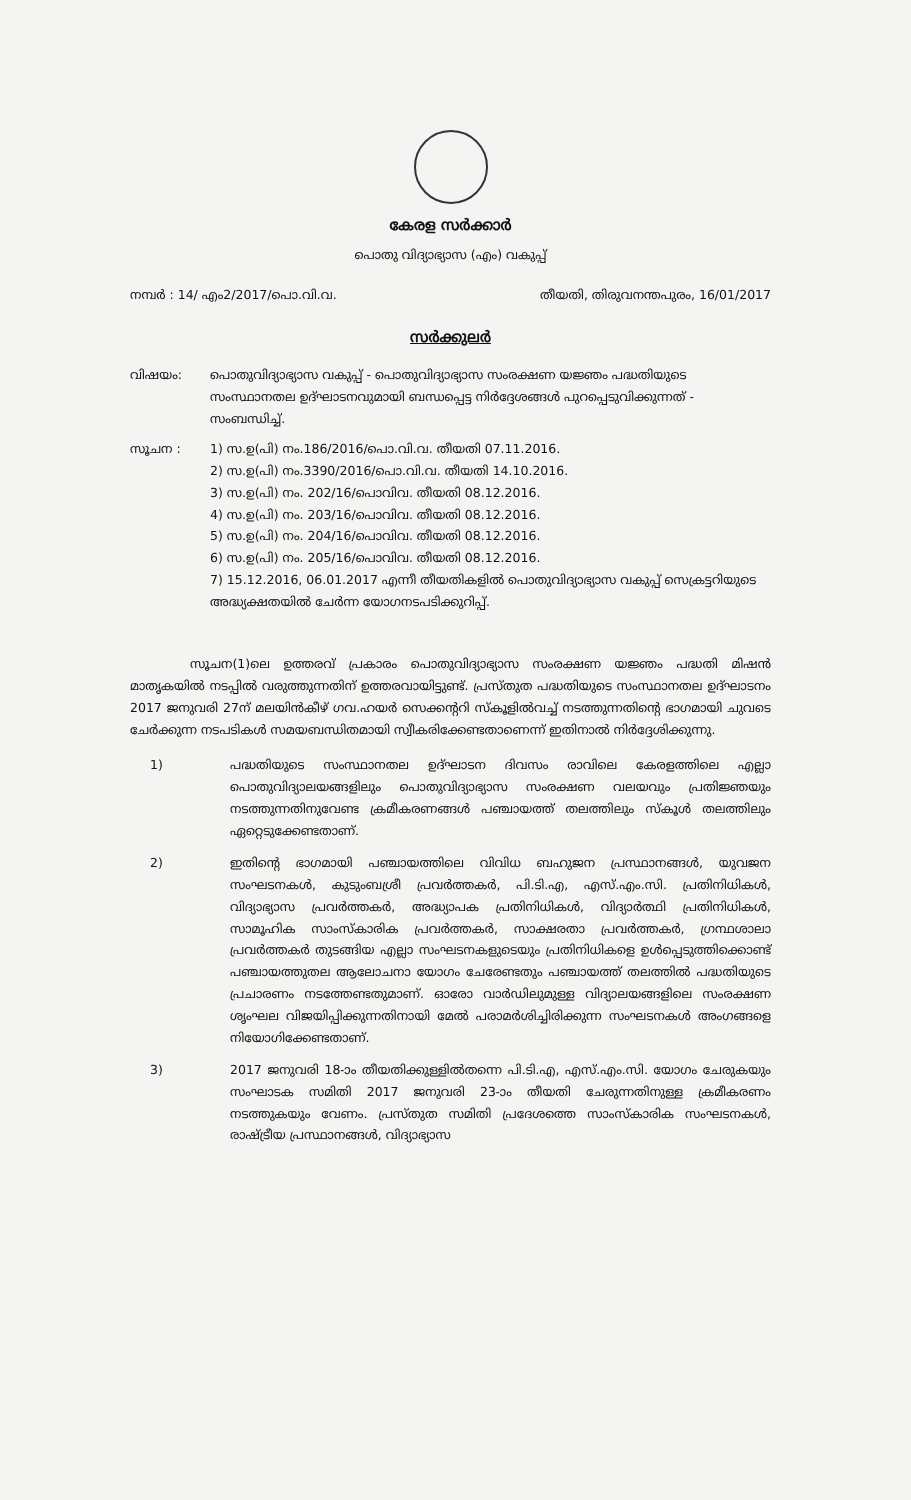കേരള സർക്കാർ
പൊതു വിദ്യാഭ്യാസ (എം) വകുപ്പ്
നമ്പർ : 14/ എം2/2017/പൊ.വി.വ. തീയതി, തിരുവനന്തപുരം, 16/01/2017
സർക്കുലർ
വിഷയം: പൊതുവിദ്യാഭ്യാസ വകുപ്പ് - പൊതുവിദ്യാഭ്യാസ സംരക്ഷണ യജ്ഞം പദ്ധതിയുടെ സംസ്ഥാനതല ഉദ്ഘാടനവുമായി ബന്ധപ്പെട്ട നിർദ്ദേശങ്ങൾ പുറപ്പെടുവിക്കുന്നത് - സംബന്ധിച്ച്.
സൂചന : 1) സ.ഉ(പി) നം.186/2016/പൊ.വി.വ. തീയതി 07.11.2016.
2) സ.ഉ(പി) നം.3390/2016/പൊ.വി.വ. തീയതി 14.10.2016.
3) സ.ഉ(പി) നം. 202/16/പൊവിവ. തീയതി 08.12.2016.
4) സ.ഉ(പി) നം. 203/16/പൊവിവ. തീയതി 08.12.2016.
5) സ.ഉ(പി) നം. 204/16/പൊവിവ. തീയതി 08.12.2016.
6) സ.ഉ(പി) നം. 205/16/പൊവിവ. തീയതി 08.12.2016.
7) 15.12.2016, 06.01.2017 എന്നീ തീയതികളിൽ പൊതുവിദ്യാഭ്യാസ വകുപ്പ് സെക്രട്ടറിയുടെ അദ്ധ്യക്ഷതയിൽ ചേർന്ന യോഗനടപടിക്കുറിപ്പ്.
സൂചന(1)ലെ ഉത്തരവ് പ്രകാരം പൊതുവിദ്യാഭ്യാസ സംരക്ഷണ യജ്ഞം പദ്ധതി മിഷൻ മാതൃകയിൽ നടപ്പിൽ വരുത്തുന്നതിന് ഉത്തരവായിട്ടുണ്ട്. പ്രസ്തുത പദ്ധതിയുടെ സംസ്ഥാനതല ഉദ്ഘാടനം 2017 ജനുവരി 27ന് മലയിൻകീഴ് ഗവ.ഹയർ സെക്കന്ററി സ്കൂളിൽവച്ച് നടത്തുന്നതിന്റെ ഭാഗമായി ചുവടെ ചേർക്കുന്ന നടപടികൾ സമയബന്ധിതമായി സ്വീകരിക്കേണ്ടതാണെന്ന് ഇതിനാൽ നിർദ്ദേശിക്കുന്നു.
1) പദ്ധതിയുടെ സംസ്ഥാനതല ഉദ്ഘാടന ദിവസം രാവിലെ കേരളത്തിലെ എല്ലാ പൊതുവിദ്യാലയങ്ങളിലും പൊതുവിദ്യാഭ്യാസ സംരക്ഷണ വലയവും പ്രതിജ്ഞയും നടത്തുന്നതിനുവേണ്ട ക്രമീകരണങ്ങൾ പഞ്ചായത്ത് തലത്തിലും സ്കൂൾ തലത്തിലും ഏറ്റെടുക്കേണ്ടതാണ്.
2) ഇതിന്റെ ഭാഗമായി പഞ്ചായത്തിലെ വിവിധ ബഹുജന പ്രസ്ഥാനങ്ങൾ, യുവജന സംഘടനകൾ, കുടുംബശ്രീ പ്രവർത്തകർ, പി.ടി.എ, എസ്.എം.സി. പ്രതിനിധികൾ, വിദ്യാഭ്യാസ പ്രവർത്തകർ, അദ്ധ്യാപക പ്രതിനിധികൾ, വിദ്യാർത്ഥി പ്രതിനിധികൾ, സാമൂഹിക സാംസ്കാരിക പ്രവർത്തകർ, സാക്ഷരതാ പ്രവർത്തകർ, ഗ്രന്ഥശാലാ പ്രവർത്തകർ തുടങ്ങിയ എല്ലാ സംഘടനകളുടെയും പ്രതിനിധികളെ ഉൾപ്പെടുത്തിക്കൊണ്ട് പഞ്ചായത്തുതല ആലോചനാ യോഗം ചേരേണ്ടതും പഞ്ചായത്ത് തലത്തിൽ പദ്ധതിയുടെ പ്രചാരണം നടത്തേണ്ടതുമാണ്. ഓരോ വാർഡിലുമുള്ള വിദ്യാലയങ്ങളിലെ സംരക്ഷണ ശൃംഘല വിജയിപ്പിക്കുന്നതിനായി മേൽ പരാമർശിച്ചിരിക്കുന്ന സംഘടനകൾ അംഗങ്ങളെ നിയോഗിക്കേണ്ടതാണ്.
3) 2017 ജനുവരി 18-ാം തീയതിക്കുള്ളിൽതന്നെ പി.ടി.എ, എസ്.എം.സി. യോഗം ചേരുകയും സംഘാടക സമിതി 2017 ജനുവരി 23-ാം തീയതി ചേരുന്നതിനുള്ള ക്രമീകരണം നടത്തുകയും വേണം. പ്രസ്തുത സമിതി പ്രദേശത്തെ സാംസ്കാരിക സംഘടനകൾ, രാഷ്ട്രീയ പ്രസ്ഥാനങ്ങൾ, വിദ്യാഭ്യാസ